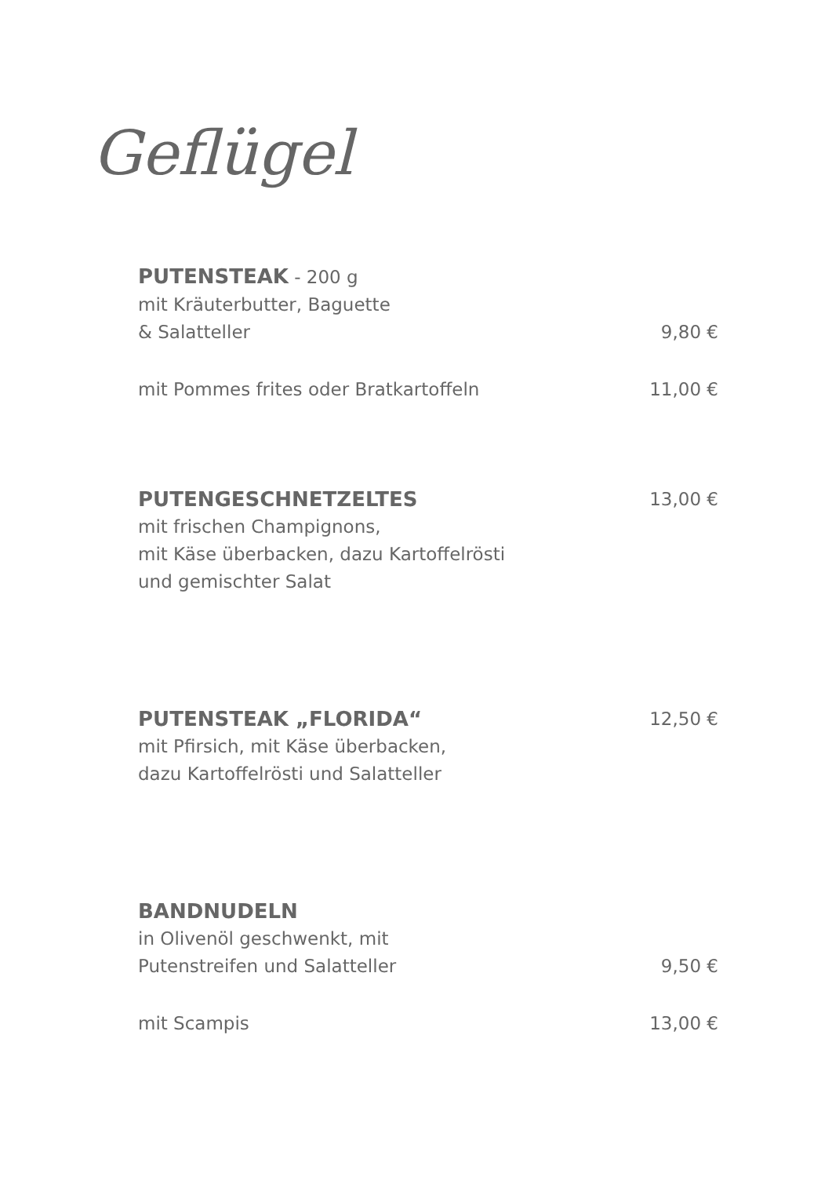Geflügel
PUTENSTEAK - 200 g
mit Kräuterbutter, Baguette
& Salatteller 9,80 €
mit Pommes frites oder Bratkartoffeln 11,00 €
PUTENGESCHNETZELTES 13,00 €
mit frischen Champignons,
mit Käse überbacken, dazu Kartoffelrösti
und gemischter Salat
PUTENSTEAK „FLORIDA“12,50 €
mit Pfirsich, mit Käse überbacken,
dazu Kartoffelrösti und Salatteller
BANDNUDELN
in Olivenöl geschwenkt, mit
Putenstreifen und Salatteller 9,50 €
mit Scampis 13,00 €